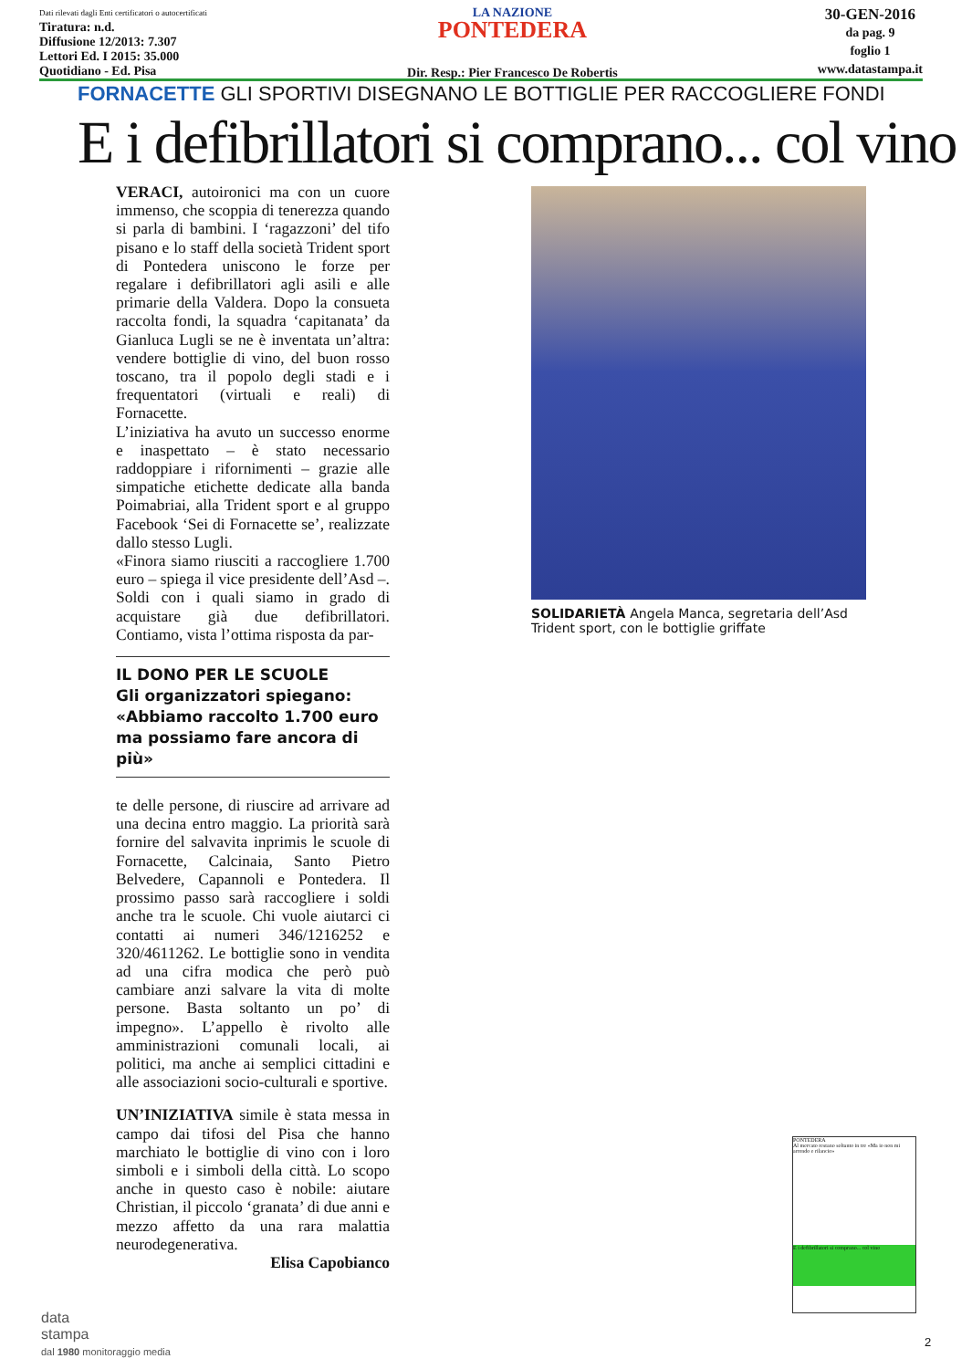Dati rilevati dagli Enti certificatori o autocertificati
Tiratura: n.d.
Diffusione 12/2013: 7.307
Lettori Ed. I 2015: 35.000
Quotidiano - Ed. Pisa
LA NAZIONE
PONTEDERA
Dir. Resp.: Pier Francesco De Robertis
30-GEN-2016
da pag. 9
foglio 1
www.datastampa.it
FORNACETTE GLI SPORTIVI DISEGNANO LE BOTTIGLIE PER RACCOGLIERE FONDI
E i defibrillatori si comprano... col vino
VERACI, autoironici ma con un cuore immenso, che scoppia di tenerezza quando si parla di bambini. I ‘ragazzoni’ del tifo pisano e lo staff della società Trident sport di Pontedera uniscono le forze per regalare i defibrillatori agli asili e alle primarie della Valdera. Dopo la consueta raccolta fondi, la squadra ‘capitanata’ da Gianluca Lugli se ne è inventata un’altra: vendere bottiglie di vino, del buon rosso toscano, tra il popolo degli stadi e i frequentatori (virtuali e reali) di Fornacette.
L’iniziativa ha avuto un successo enorme e inaspettato – è stato necessario raddoppiare i rifornimenti – grazie alle simpatiche etichette dedicate alla banda Poimabriai, alla Trident sport e al gruppo Facebook ‘Sei di Fornacette se’, realizzate dallo stesso Lugli.
«Finora siamo riusciti a raccogliere 1.700 euro – spiega il vice presidente dell’Asd –. Soldi con i quali siamo in grado di acquistare già due defibrillatori. Contiamo, vista l’ottima risposta da par-
IL DONO PER LE SCUOLE
Gli organizzatori spiegano: «Abbiamo raccolto 1.700 euro ma possiamo fare ancora di più»
te delle persone, di riuscire ad arrivare ad una decina entro maggio. La priorità sarà fornire del salvavita inprimis le scuole di Fornacette, Calcinaia, Santo Pietro Belvedere, Capannoli e Pontedera. Il prossimo passo sarà raccogliere i soldi anche tra le scuole. Chi vuole aiutarci ci contatti ai numeri 346/1216252 e 320/4611262. Le bottiglie sono in vendita ad una cifra modica che però può cambiare anzi salvare la vita di molte persone. Basta soltanto un po’ di impegno». L’appello è rivolto alle amministrazioni comunali locali, ai politici, ma anche ai semplici cittadini e alle associazioni socio-culturali e sportive.
UN’INIZIATIVA simile è stata messa in campo dai tifosi del Pisa che hanno marchiato le bottiglie di vino con i loro simboli e i simboli della città. Lo scopo anche in questo caso è nobile: aiutare Christian, il piccolo ‘granata’ di due anni e mezzo affetto da una rara malattia neurodegenerativa.
Elisa Capobianco
SOLIDARIETÀ Angela Manca, segretaria dell’Asd Trident sport, con le bottiglie griffate
PONTEDERA
Al mercato restano soltanto in tre «Ma io non mi arrendo e rilancio»
E i defibrillatori si comprano... col vino
data
stampa
dal 1980 monitoraggio media
2